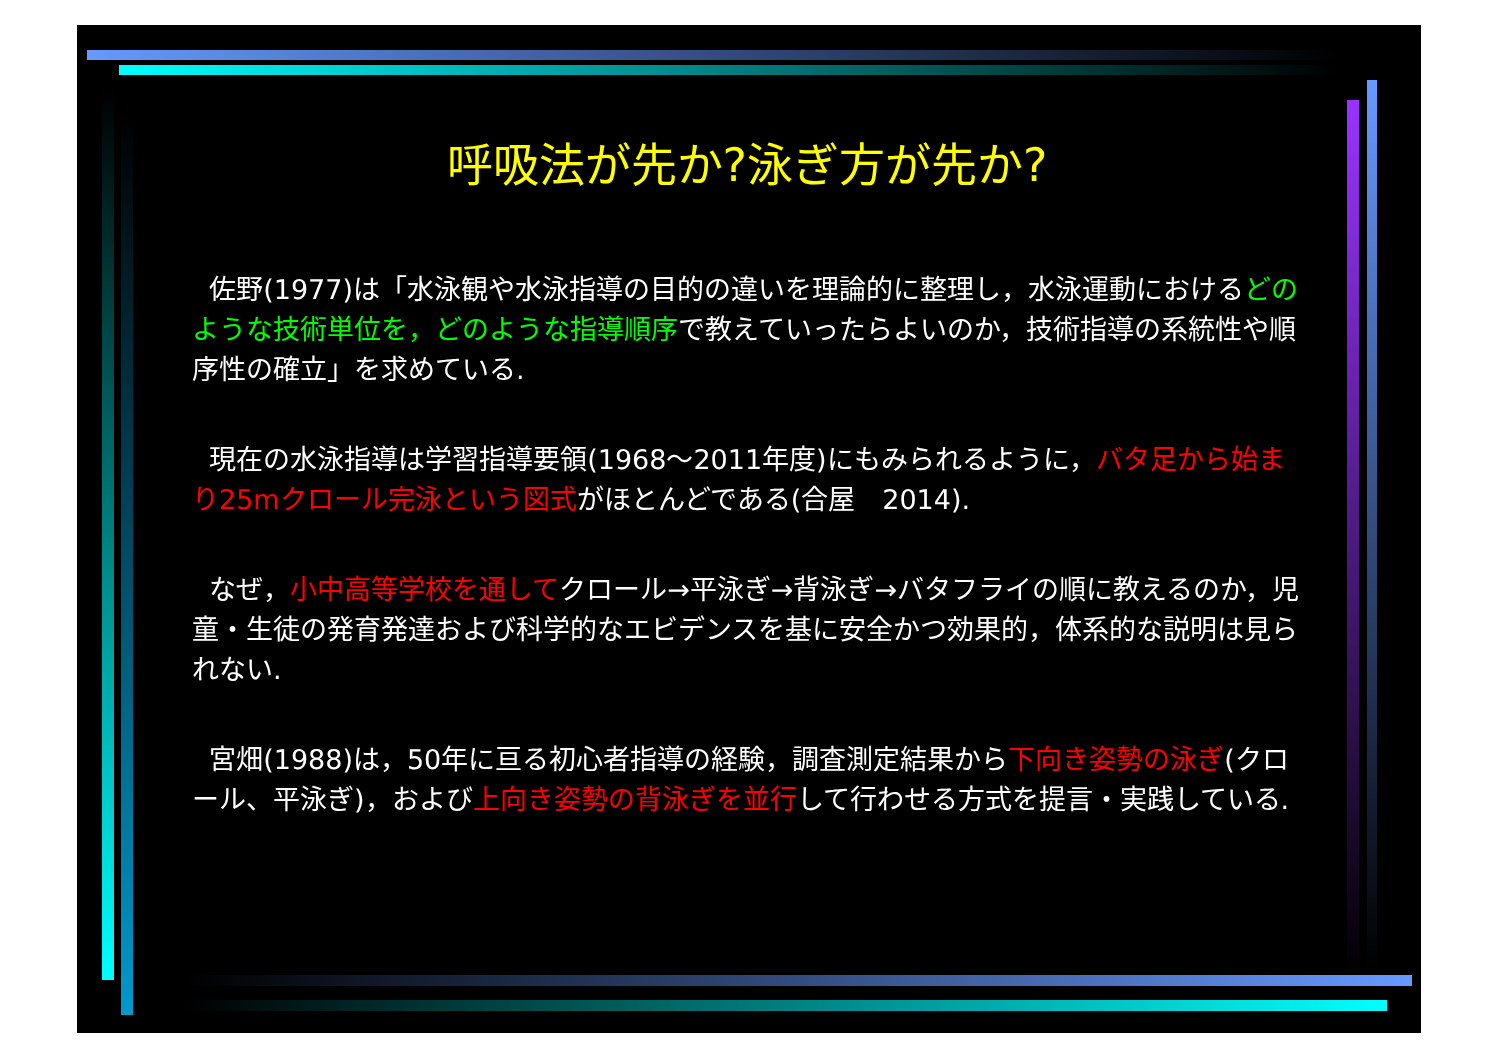呼吸法が先か?泳ぎ方が先か?
佐野(1977)は「水泳観や水泳指導の目的の違いを理論的に整理し，水泳運動におけるどのような技術単位を，どのような指導順序で教えていったらよいのか，技術指導の系統性や順序性の確立」を求めている.
現在の水泳指導は学習指導要領(1968～2011年度)にもみられるように，バタ足から始まり25mクロール完泳という図式がほとんどである(合屋　2014).
なぜ，小中高等学校を通してクロール→平泳ぎ→背泳ぎ→バタフライの順に教えるのか，児童・生徒の発育発達および科学的なエビデンスを基に安全かつ効果的，体系的な説明は見られない.
宮畑(1988)は，50年に亘る初心者指導の経験，調査測定結果から下向き姿勢の泳ぎ(クロール、平泳ぎ)，および上向き姿勢の背泳ぎを並行して行わせる方式を提言・実践している.